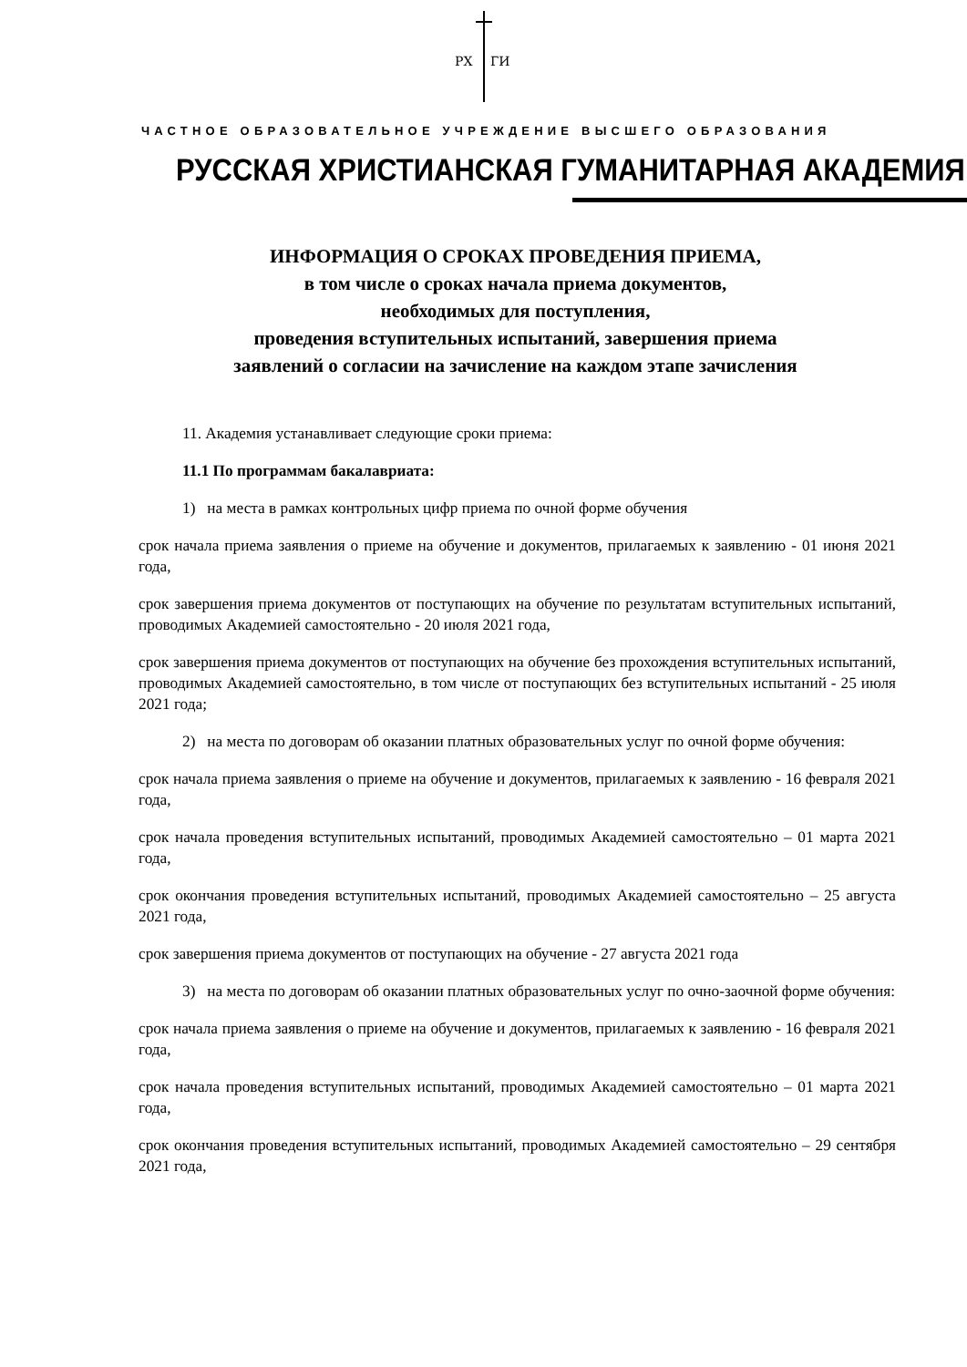РХ
ГИ
ЧАСТНОЕ ОБРАЗОВАТЕЛЬНОЕ УЧРЕЖДЕНИЕ ВЫСШЕГО ОБРАЗОВАНИЯ
РУССКАЯ ХРИСТИАНСКАЯ ГУМАНИТАРНАЯ АКАДЕМИЯ
ИНФОРМАЦИЯ О СРОКАХ ПРОВЕДЕНИЯ ПРИЕМА,
в том числе о сроках начала приема документов,
необходимых для поступления,
проведения вступительных испытаний, завершения приема
заявлений о согласии на зачисление на каждом этапе зачисления
11. Академия устанавливает следующие сроки приема:
11.1 По программам бакалавриата:
1) на места в рамках контрольных цифр приема по очной форме обучения
срок начала приема заявления о приеме на обучение и документов, прилагаемых к заявлению - 01 июня 2021 года,
срок завершения приема документов от поступающих на обучение по результатам вступительных испытаний, проводимых Академией самостоятельно - 20 июля 2021 года,
срок завершения приема документов от поступающих на обучение без прохождения вступительных испытаний, проводимых Академией самостоятельно, в том числе от поступающих без вступительных испытаний - 25 июля 2021 года;
2) на места по договорам об оказании платных образовательных услуг по очной форме обучения:
срок начала приема заявления о приеме на обучение и документов, прилагаемых к заявлению - 16 февраля 2021 года,
срок начала проведения вступительных испытаний, проводимых Академией самостоятельно – 01 марта 2021 года,
срок окончания проведения вступительных испытаний, проводимых Академией самостоятельно – 25 августа 2021 года,
срок завершения приема документов от поступающих на обучение - 27 августа 2021 года
3) на места по договорам об оказании платных образовательных услуг по очно-заочной форме обучения:
срок начала приема заявления о приеме на обучение и документов, прилагаемых к заявлению - 16 февраля 2021 года,
срок начала проведения вступительных испытаний, проводимых Академией самостоятельно – 01 марта 2021 года,
срок окончания проведения вступительных испытаний, проводимых Академией самостоятельно – 29 сентября 2021 года,